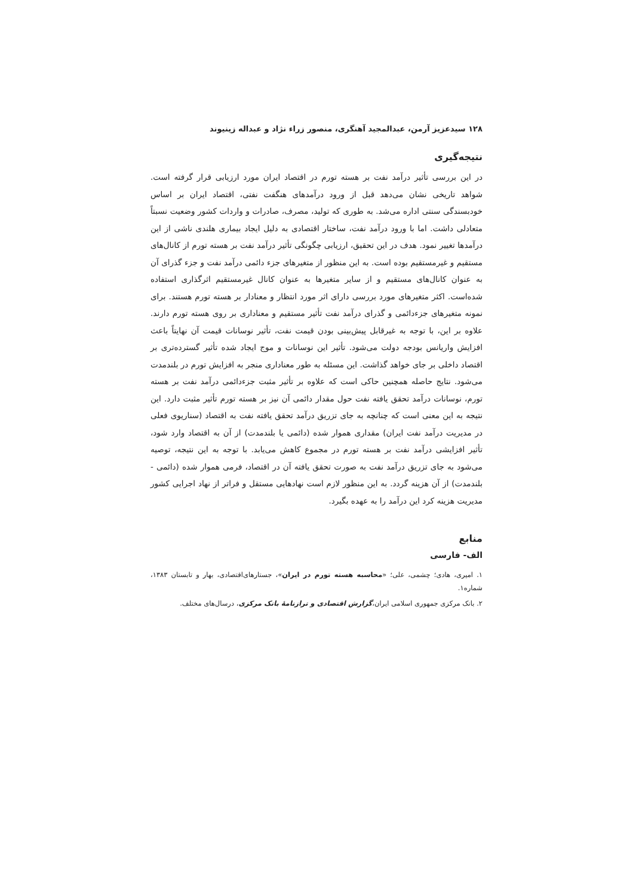۱۲۸ سیدعزیز آرمن، عبدالمجید آهنگری، منصور زراء نژاد و عبداله زینیوند
نتیجه‌گیری
در این بررسی تأثیر درآمد نفت بر هسته تورم در اقتصاد ایران مورد ارزیابی قرار گرفته است. شواهد تاریخی نشان می‌دهد قبل از ورود درآمدهای هنگفت نفتی، اقتصاد ایران بر اساس خودبسندگی سنتی اداره می‌شد. به طوری که تولید، مصرف، صادرات و واردات کشور وضعیت نسبتاً متعادلی داشت. اما با ورود درآمد نفت، ساختار اقتصادی به دلیل ایجاد بیماری هلندی ناشی از این درآمدها تغییر نمود. هدف در این تحقیق، ارزیابی چگونگی تأثیر درآمد نفت بر هسته تورم از کانال‌های مستقیم و غیرمستقیم بوده است. به این منظور از متغیرهای جزء دائمی درآمد نفت و جزء گذرای آن به عنوان کانال‌های مستقیم و از سایر متغیرها به عنوان کانال غیرمستقیم اثرگذاری استفاده شده‌است. اکثر متغیرهای مورد بررسی دارای اثر مورد انتظار و معنادار بر هسته تورم هستند. برای نمونه متغیرهای جزءدائمی و گذرای درآمد نفت تأثیر مستقیم و معناداری بر روی هسته تورم دارند. علاوه بر این، با توجه به غیرقابل پیش‌بینی بودن قیمت نفت، تأثیر نوسانات قیمت آن نهایتاً باعث افزایش واریانس بودجه دولت می‌شود. تأثیر این نوسانات و موج ایجاد شده تأثیر گسترده‌تری بر اقتصاد داخلی بر جای خواهد گذاشت. این مسئله به طور معناداری منجر به افزایش تورم در بلندمدت می‌شود. نتایج حاصله همچنین حاکی است که علاوه بر تأثیر مثبت جزءدائمی درآمد نفت بر هسته تورم، نوسانات درآمد تحقق یافته نفت حول مقدار دائمی آن نیز بر هسته تورم تأثیر مثبت دارد. این نتیجه به این معنی است که چنانچه به جای تزریق درآمد تحقق یافته نفت به اقتصاد (سناریوی فعلی در مدیریت درآمد نفت ایران) مقداری هموار شده (دائمی یا بلندمدت) از آن به اقتصاد وارد شود، تأثیر افزایشی درآمد نفت بر هسته تورم در مجموع کاهش می‌یابد. با توجه به این نتیجه، توصیه می‌شود به جای تزریق درآمد نفت به صورت تحقق یافته آن در اقتصاد، فرمی هموار شده (دائمی - بلندمدت) از آن هزینه گردد. به این منظور لازم است نهادهایی مستقل و فراتر از نهاد اجرایی کشور مدیریت هزینه کرد این درآمد را به عهده بگیرد.
منابع
الف- فارسی
۱. امیری، هادی؛ چشمی، علی؛ «محاسبه هسته تورم در ایران»، جستارهای‌اقتصادی، بهار و تابستان ۱۳۸۳، شماره۱.
۲. بانک مرکزی جمهوری اسلامی ایران،گزارش اقتصادی و ترازنامهٔ بانک مرکزی، درسال‌های مختلف.